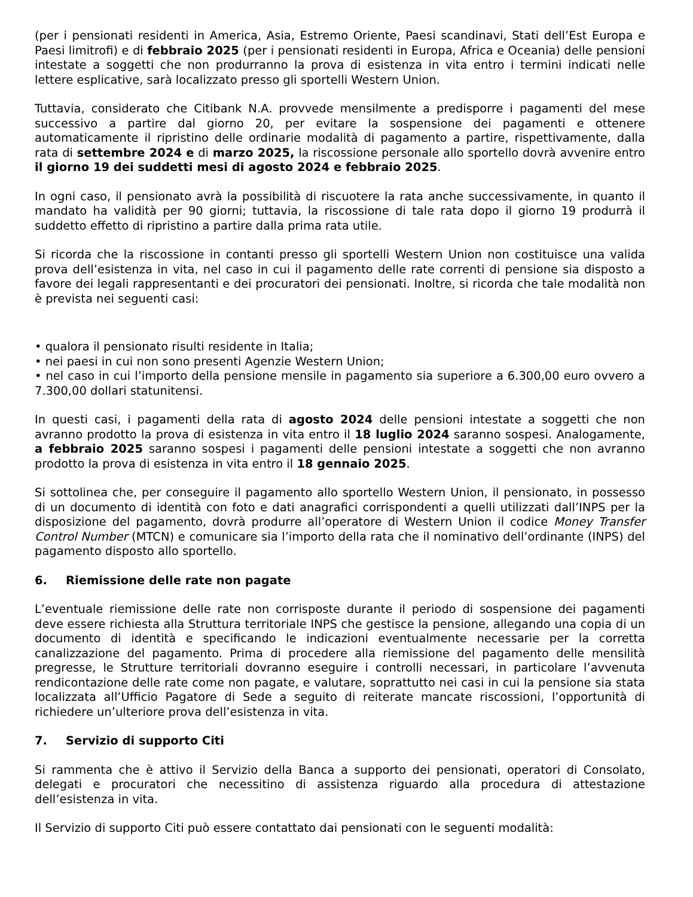(per i pensionati residenti in America, Asia, Estremo Oriente, Paesi scandinavi, Stati dell’Est Europa e Paesi limitrofi) e di febbraio 2025 (per i pensionati residenti in Europa, Africa e Oceania) delle pensioni intestate a soggetti che non produrranno la prova di esistenza in vita entro i termini indicati nelle lettere esplicative, sarà localizzato presso gli sportelli Western Union.
Tuttavia, considerato che Citibank N.A. provvede mensilmente a predisporre i pagamenti del mese successivo a partire dal giorno 20, per evitare la sospensione dei pagamenti e ottenere automaticamente il ripristino delle ordinarie modalità di pagamento a partire, rispettivamente, dalla rata di settembre 2024 e di marzo 2025, la riscossione personale allo sportello dovrà avvenire entro il giorno 19 dei suddetti mesi di agosto 2024 e febbraio 2025.
In ogni caso, il pensionato avrà la possibilità di riscuotere la rata anche successivamente, in quanto il mandato ha validità per 90 giorni; tuttavia, la riscossione di tale rata dopo il giorno 19 produrrà il suddetto effetto di ripristino a partire dalla prima rata utile.
Si ricorda che la riscossione in contanti presso gli sportelli Western Union non costituisce una valida prova dell’esistenza in vita, nel caso in cui il pagamento delle rate correnti di pensione sia disposto a favore dei legali rappresentanti e dei procuratori dei pensionati. Inoltre, si ricorda che tale modalità non è prevista nei seguenti casi:
• qualora il pensionato risulti residente in Italia;
• nei paesi in cui non sono presenti Agenzie Western Union;
• nel caso in cui l’importo della pensione mensile in pagamento sia superiore a 6.300,00 euro ovvero a 7.300,00 dollari statunitensi.
In questi casi, i pagamenti della rata di agosto 2024 delle pensioni intestate a soggetti che non avranno prodotto la prova di esistenza in vita entro il 18 luglio 2024 saranno sospesi. Analogamente, a febbraio 2025 saranno sospesi i pagamenti delle pensioni intestate a soggetti che non avranno prodotto la prova di esistenza in vita entro il 18 gennaio 2025.
Si sottolinea che, per conseguire il pagamento allo sportello Western Union, il pensionato, in possesso di un documento di identità con foto e dati anagrafici corrispondenti a quelli utilizzati dall’INPS per la disposizione del pagamento, dovrà produrre all’operatore di Western Union il codice Money Transfer Control Number (MTCN) e comunicare sia l’importo della rata che il nominativo dell’ordinante (INPS) del pagamento disposto allo sportello.
6. Riemissione delle rate non pagate
L’eventuale riemissione delle rate non corrisposte durante il periodo di sospensione dei pagamenti deve essere richiesta alla Struttura territoriale INPS che gestisce la pensione, allegando una copia di un documento di identità e specificando le indicazioni eventualmente necessarie per la corretta canalizzazione del pagamento. Prima di procedere alla riemissione del pagamento delle mensilità pregresse, le Strutture territoriali dovranno eseguire i controlli necessari, in particolare l’avvenuta rendicontazione delle rate come non pagate, e valutare, soprattutto nei casi in cui la pensione sia stata localizzata all’Ufficio Pagatore di Sede a seguito di reiterate mancate riscossioni, l’opportunità di richiedere un’ulteriore prova dell’esistenza in vita.
7. Servizio di supporto Citi
Si rammenta che è attivo il Servizio della Banca a supporto dei pensionati, operatori di Consolato, delegati e procuratori che necessitino di assistenza riguardo alla procedura di attestazione dell’esistenza in vita.
Il Servizio di supporto Citi può essere contattato dai pensionati con le seguenti modalità: